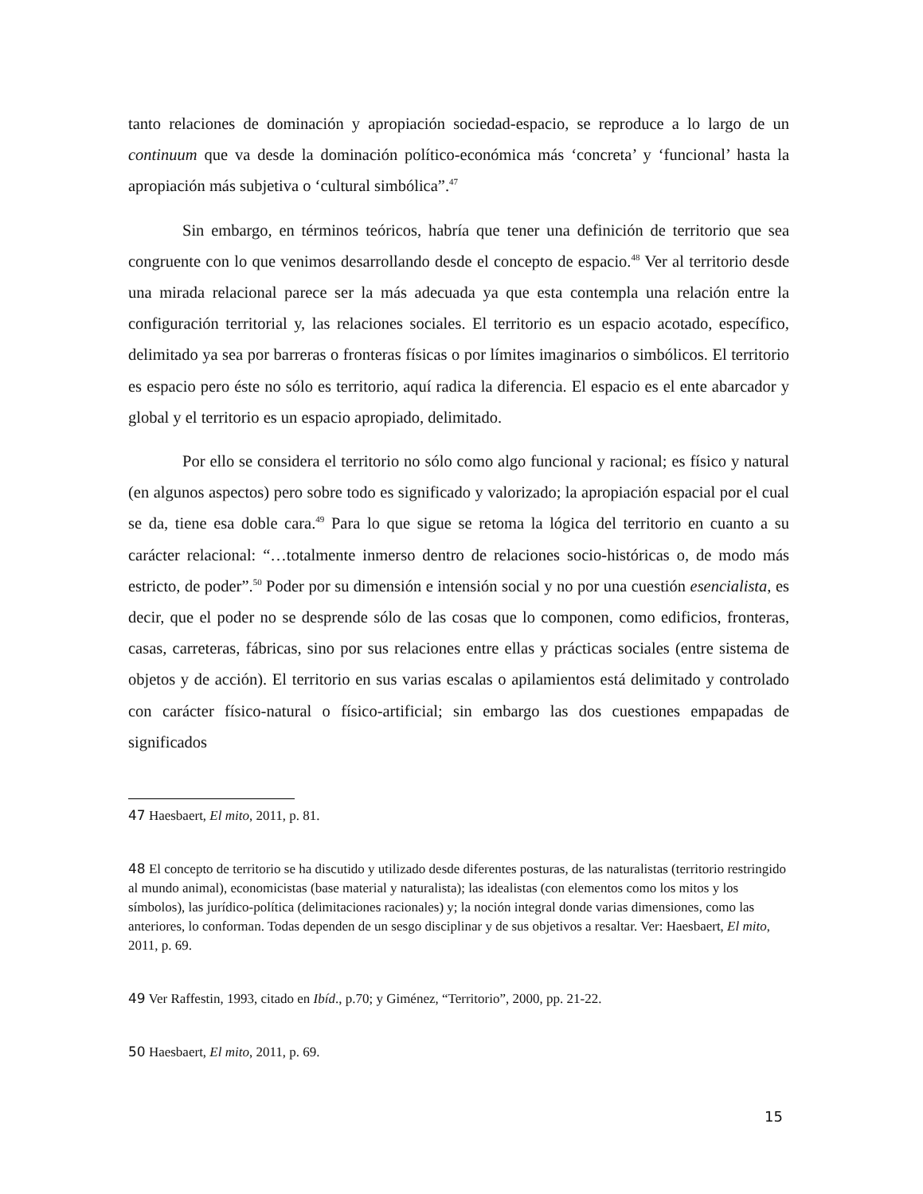tanto relaciones de dominación y apropiación sociedad-espacio, se reproduce a lo largo de un continuum que va desde la dominación político-económica más ‘concreta’ y ‘funcional’ hasta la apropiación más subjetiva o ‘cultural simbólica”.<sup>47</sup>
Sin embargo, en términos teóricos, habría que tener una definición de territorio que sea congruente con lo que venimos desarrollando desde el concepto de espacio.<sup>48</sup> Ver al territorio desde una mirada relacional parece ser la más adecuada ya que esta contempla una relación entre la configuración territorial y, las relaciones sociales. El territorio es un espacio acotado, específico, delimitado ya sea por barreras o fronteras físicas o por límites imaginarios o simbólicos. El territorio es espacio pero éste no sólo es territorio, aquí radica la diferencia. El espacio es el ente abarcador y global y el territorio es un espacio apropiado, delimitado.
Por ello se considera el territorio no sólo como algo funcional y racional; es físico y natural (en algunos aspectos) pero sobre todo es significado y valorizado; la apropiación espacial por el cual se da, tiene esa doble cara.<sup>49</sup> Para lo que sigue se retoma la lógica del territorio en cuanto a su carácter relacional: “…totalmente inmerso dentro de relaciones socio-históricas o, de modo más estricto, de poder”.<sup>50</sup> Poder por su dimensión e intensión social y no por una cuestión esencialista, es decir, que el poder no se desprende sólo de las cosas que lo componen, como edificios, fronteras, casas, carreteras, fábricas, sino por sus relaciones entre ellas y prácticas sociales (entre sistema de objetos y de acción). El territorio en sus varias escalas o apilamientos está delimitado y controlado con carácter físico-natural o físico-artificial; sin embargo las dos cuestiones empapadas de significados
47 Haesbaert, El mito, 2011, p. 81.
48 El concepto de territorio se ha discutido y utilizado desde diferentes posturas, de las naturalistas (territorio restringido al mundo animal), economicistas (base material y naturalista); las idealistas (con elementos como los mitos y los símbolos), las jurídico-política (delimitaciones racionales) y; la noción integral donde varias dimensiones, como las anteriores, lo conforman. Todas dependen de un sesgo disciplinar y de sus objetivos a resaltar. Ver: Haesbaert, El mito, 2011, p. 69.
49 Ver Raffestin, 1993, citado en Ibíd., p.70; y Giménez, “Territorio”, 2000, pp. 21-22.
50 Haesbaert, El mito, 2011, p. 69.
15